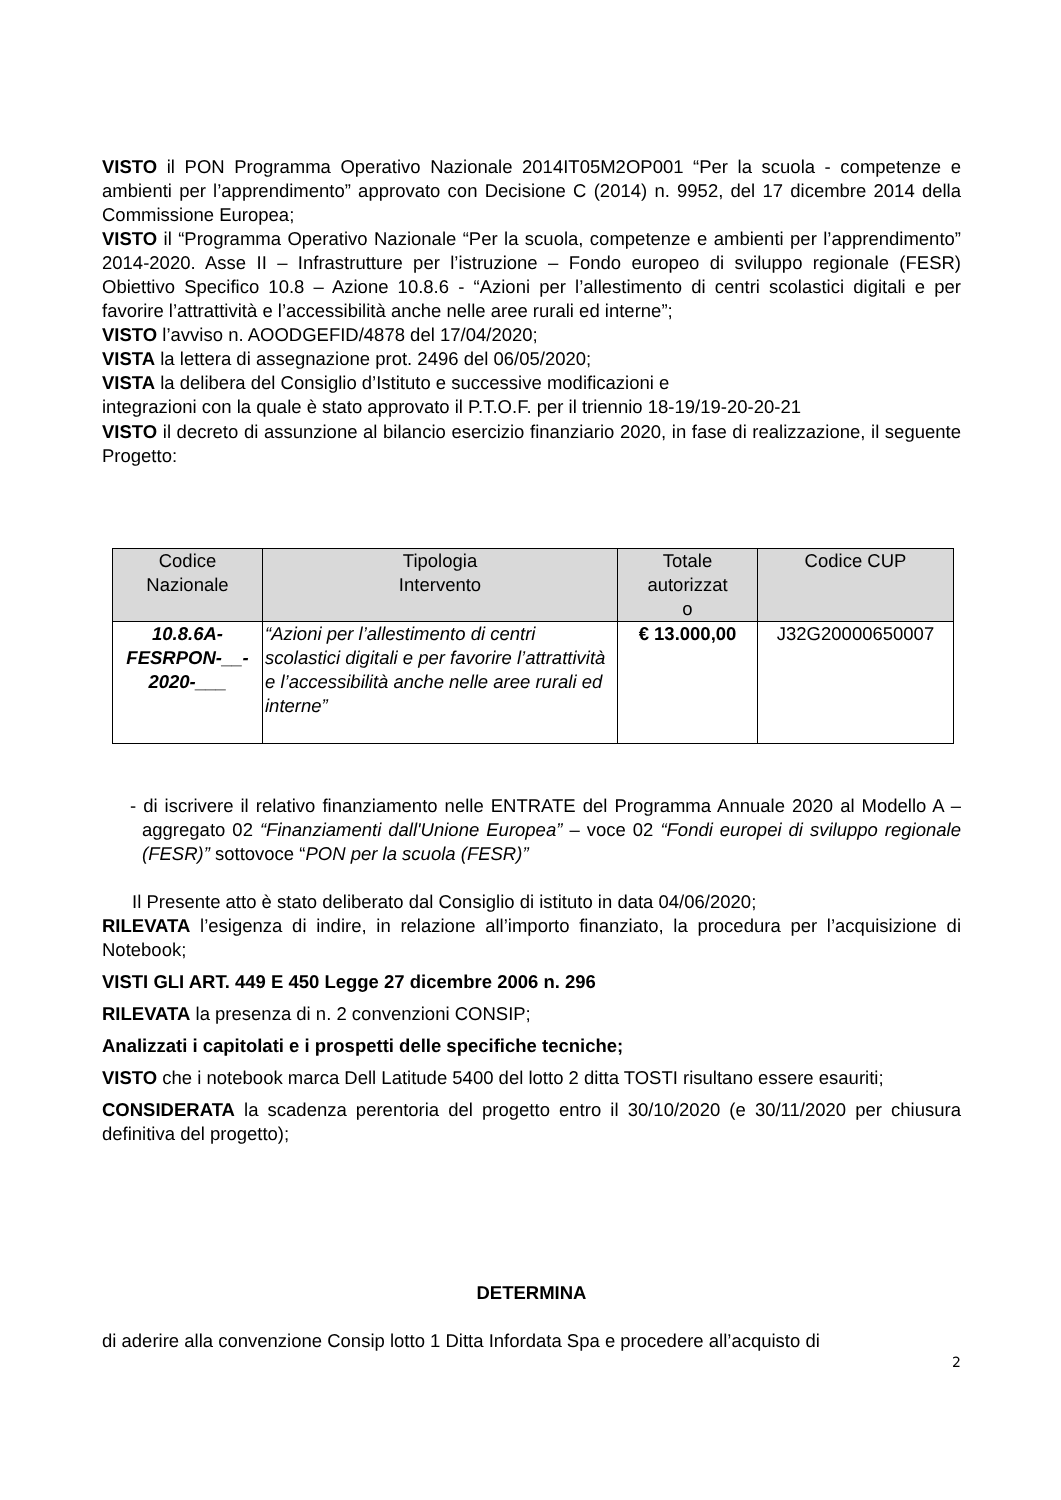VISTO il PON Programma Operativo Nazionale 2014IT05M2OP001 “Per la scuola - competenze e ambienti per l’apprendimento” approvato con Decisione C (2014) n. 9952, del 17 dicembre 2014 della Commissione Europea;
VISTO il “Programma Operativo Nazionale “Per la scuola, competenze e ambienti per l’apprendimento” 2014-2020. Asse II – Infrastrutture per l’istruzione – Fondo europeo di sviluppo regionale (FESR) Obiettivo Specifico 10.8 – Azione 10.8.6 - “Azioni per l’allestimento di centri scolastici digitali e per favorire l’attrattività e l’accessibilità anche nelle aree rurali ed interne”;
VISTO l’avviso n. AOODGEFID/4878 del 17/04/2020;
VISTA la lettera di assegnazione prot. 2496 del 06/05/2020;
VISTA la delibera del Consiglio d’Istituto e successive modificazioni e
integrazioni con la quale è stato approvato il P.T.O.F. per il triennio 18-19/19-20-20-21
VISTO il decreto di assunzione al bilancio esercizio finanziario 2020, in fase di realizzazione, il seguente Progetto:
| Codice Nazionale | Tipologia Intervento | Totale autorizzat o | Codice CUP |
| --- | --- | --- | --- |
| 10.8.6A- FESRPON-__- 2020-___ | “Azioni per l’allestimento di centri scolastici digitali e per favorire l’attrattività e l’accessibilità anche nelle aree rurali ed interne” | € 13.000,00 | J32G20000650007 |
- di iscrivere il relativo finanziamento nelle ENTRATE del Programma Annuale 2020 al Modello A – aggregato 02 “Finanziamenti dall'Unione Europea” – voce 02 “Fondi europei di sviluppo regionale (FESR)” sottovoce “PON per la scuola (FESR)”
Il Presente atto è stato deliberato dal Consiglio di istituto in data 04/06/2020;
RILEVATA l’esigenza di indire, in relazione all’importo finanziato, la procedura per l’acquisizione di Notebook;
VISTI GLI ART. 449 E 450 Legge 27 dicembre 2006 n. 296
RILEVATA la presenza di n. 2 convenzioni CONSIP;
Analizzati i capitolati e i prospetti delle specifiche tecniche;
VISTO che i notebook marca Dell Latitude 5400 del lotto 2 ditta TOSTI risultano essere esauriti;
CONSIDERATA la scadenza perentoria del progetto entro il 30/10/2020 (e 30/11/2020 per chiusura definitiva del progetto);
DETERMINA
di aderire alla convenzione Consip lotto 1 Ditta Infordata Spa e procedere all’acquisto di
2